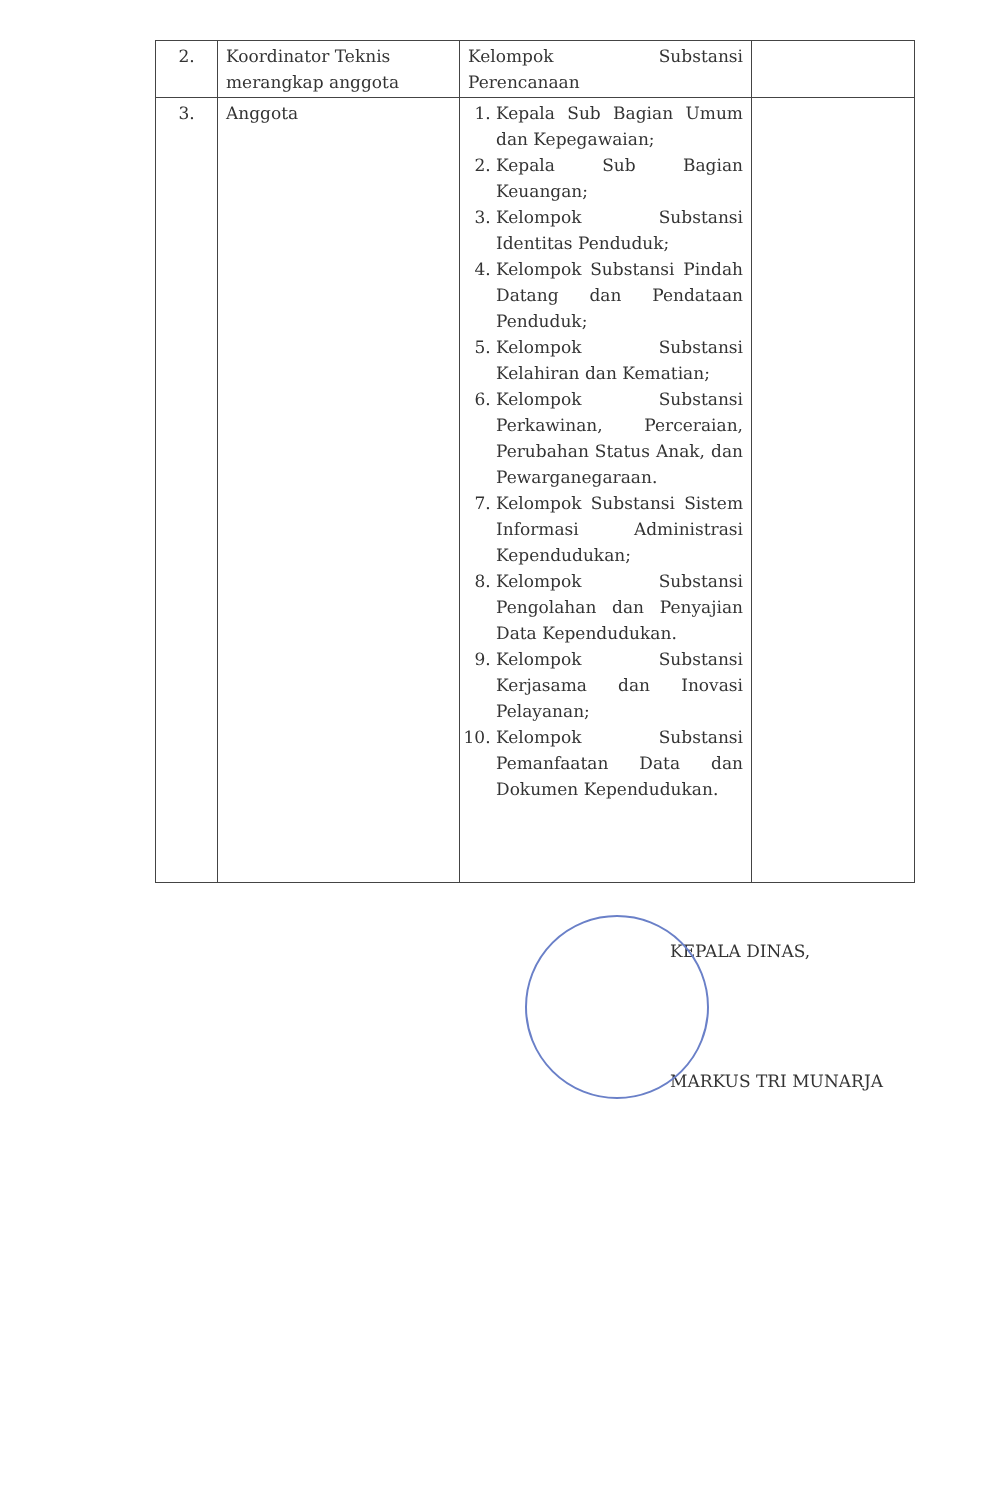| 2. | Koordinator Teknis merangkap anggota | Kelompok Substansi Perencanaan | |
| 3. | Anggota | 1. Kepala Sub Bagian Umum dan Kepegawaian; 2. Kepala Sub Bagian Keuangan; 3. Kelompok Substansi Identitas Penduduk; 4. Kelompok Substansi Pindah Datang dan Pendataan Penduduk; 5. Kelompok Substansi Kelahiran dan Kematian; 6. Kelompok Substansi Perkawinan, Perceraian, Perubahan Status Anak, dan Pewarganegaraan. 7. Kelompok Substansi Sistem Informasi Administrasi Kependudukan; 8. Kelompok Substansi Pengolahan dan Penyajian Data Kependudukan. 9. Kelompok Substansi Kerjasama dan Inovasi Pelayanan; 10. Kelompok Substansi Pemanfaatan Data dan Dokumen Kependudukan. | |
KEPALA DINAS,
MARKUS TRI MUNARJA